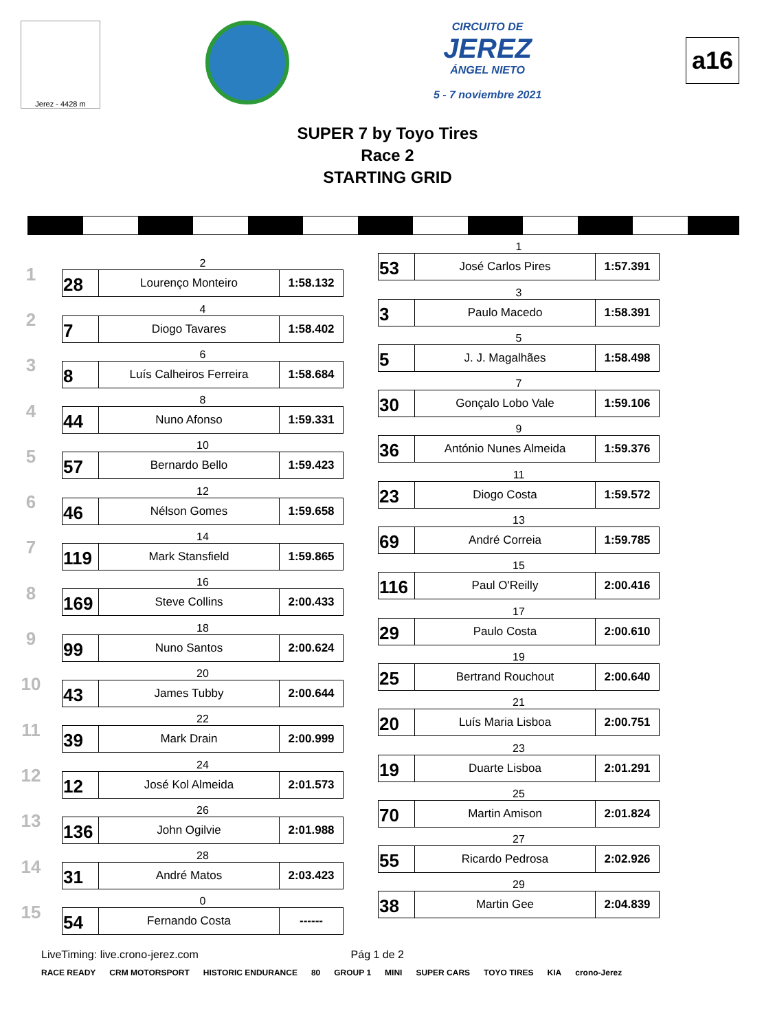Jerez - 4428 m
CIRCUITO DE
JEREZ
ÁNGEL NIETO
5 - 7 noviembre 2021
a16
SUPER 7 by Toyo Tires
Race 2
STARTING GRID
1
2
| 28 | Lourenço Monteiro | 1:58.132 |
2
4
| 7 | Diogo Tavares | 1:58.402 |
3
6
| 8 | Luís Calheiros Ferreira | 1:58.684 |
4
8
| 44 | Nuno Afonso | 1:59.331 |
5
10
| 57 | Bernardo Bello | 1:59.423 |
6
12
| 46 | Nélson Gomes | 1:59.658 |
7
14
| 119 | Mark Stansfield | 1:59.865 |
8
16
| 169 | Steve Collins | 2:00.433 |
9
18
| 99 | Nuno Santos | 2:00.624 |
10
20
| 43 | James Tubby | 2:00.644 |
11
22
| 39 | Mark Drain | 2:00.999 |
12
24
| 12 | José Kol Almeida | 2:01.573 |
13
26
| 136 | John Ogilvie | 2:01.988 |
14
28
| 31 | André Matos | 2:03.423 |
15
0
| 54 | Fernando Costa | ------ |
1
| 53 | José Carlos Pires | 1:57.391 |
3
| 3 | Paulo Macedo | 1:58.391 |
5
| 5 | J. J. Magalhães | 1:58.498 |
7
| 30 | Gonçalo Lobo Vale | 1:59.106 |
9
| 36 | António Nunes Almeida | 1:59.376 |
11
| 23 | Diogo Costa | 1:59.572 |
13
| 69 | André Correia | 1:59.785 |
15
| 116 | Paul O'Reilly | 2:00.416 |
17
| 29 | Paulo Costa | 2:00.610 |
19
| 25 | Bertrand Rouchout | 2:00.640 |
21
| 20 | Luís Maria Lisboa | 2:00.751 |
23
| 19 | Duarte Lisboa | 2:01.291 |
25
| 70 | Martin Amison | 2:01.824 |
27
| 55 | Ricardo Pedrosa | 2:02.926 |
29
| 38 | Martin Gee | 2:04.839 |
LiveTiming: live.crono-jerez.com Pág 1 de 2
RACE READY CRM MOTORSPORT HISTORIC ENDURANCE 80 GROUP 1 MINI SUPER CARS TOYO TIRES KIA crono-Jerez